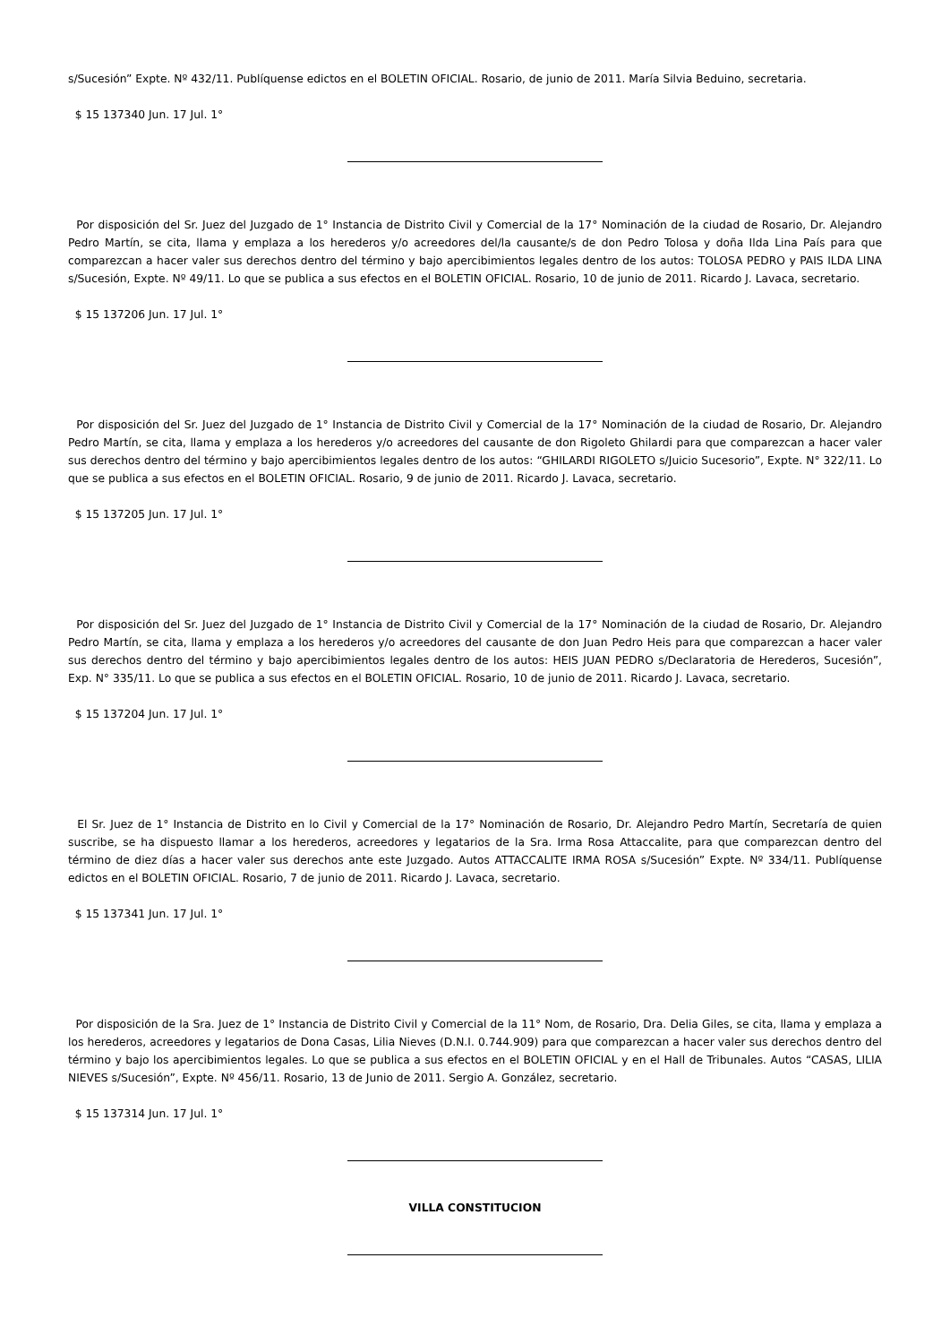s/Sucesión” Expte. Nº 432/11. Publíquense edictos en el BOLETIN OFICIAL. Rosario, de junio de 2011. María Silvia Beduino, secretaria.
$ 15 137340 Jun. 17 Jul. 1°
Por disposición del Sr. Juez del Juzgado de 1° Instancia de Distrito Civil y Comercial de la 17° Nominación de la ciudad de Rosario, Dr. Alejandro Pedro Martín, se cita, llama y emplaza a los herederos y/o acreedores del/la causante/s de don Pedro Tolosa y doña Ilda Lina País para que comparezcan a hacer valer sus derechos dentro del término y bajo apercibimientos legales dentro de los autos: TOLOSA PEDRO y PAIS ILDA LINA s/Sucesión, Expte. Nº 49/11. Lo que se publica a sus efectos en el BOLETIN OFICIAL. Rosario, 10 de junio de 2011. Ricardo J. Lavaca, secretario.
$ 15 137206 Jun. 17 Jul. 1°
Por disposición del Sr. Juez del Juzgado de 1° Instancia de Distrito Civil y Comercial de la 17° Nominación de la ciudad de Rosario, Dr. Alejandro Pedro Martín, se cita, llama y emplaza a los herederos y/o acreedores del causante de don Rigoleto Ghilardi para que comparezcan a hacer valer sus derechos dentro del término y bajo apercibimientos legales dentro de los autos: “GHILARDI RIGOLETO s/Juicio Sucesorio”, Expte. N° 322/11. Lo que se publica a sus efectos en el BOLETIN OFICIAL. Rosario, 9 de junio de 2011. Ricardo J. Lavaca, secretario.
$ 15 137205 Jun. 17 Jul. 1°
Por disposición del Sr. Juez del Juzgado de 1° Instancia de Distrito Civil y Comercial de la 17° Nominación de la ciudad de Rosario, Dr. Alejandro Pedro Martín, se cita, llama y emplaza a los herederos y/o acreedores del causante de don Juan Pedro Heis para que comparezcan a hacer valer sus derechos dentro del término y bajo apercibimientos legales dentro de los autos: HEIS JUAN PEDRO s/Declaratoria de Herederos, Sucesión”, Exp. N° 335/11. Lo que se publica a sus efectos en el BOLETIN OFICIAL. Rosario, 10 de junio de 2011. Ricardo J. Lavaca, secretario.
$ 15 137204 Jun. 17 Jul. 1°
El Sr. Juez de 1° Instancia de Distrito en lo Civil y Comercial de la 17° Nominación de Rosario, Dr. Alejandro Pedro Martín, Secretaría de quien suscribe, se ha dispuesto llamar a los herederos, acreedores y legatarios de la Sra. Irma Rosa Attaccalite, para que comparezcan dentro del término de diez días a hacer valer sus derechos ante este Juzgado. Autos ATTACCALITE IRMA ROSA s/Sucesión” Expte. Nº 334/11. Publíquense edictos en el BOLETIN OFICIAL. Rosario, 7 de junio de 2011. Ricardo J. Lavaca, secretario.
$ 15 137341 Jun. 17 Jul. 1°
Por disposición de la Sra. Juez de 1° Instancia de Distrito Civil y Comercial de la 11° Nom, de Rosario, Dra. Delia Giles, se cita, llama y emplaza a los herederos, acreedores y legatarios de Dona Casas, Lilia Nieves (D.N.I. 0.744.909) para que comparezcan a hacer valer sus derechos dentro del término y bajo los apercibimientos legales. Lo que se publica a sus efectos en el BOLETIN OFICIAL y en el Hall de Tribunales. Autos “CASAS, LILIA NIEVES s/Sucesión”, Expte. Nº 456/11. Rosario, 13 de Junio de 2011. Sergio A. González, secretario.
$ 15 137314 Jun. 17 Jul. 1°
VILLA CONSTITUCION